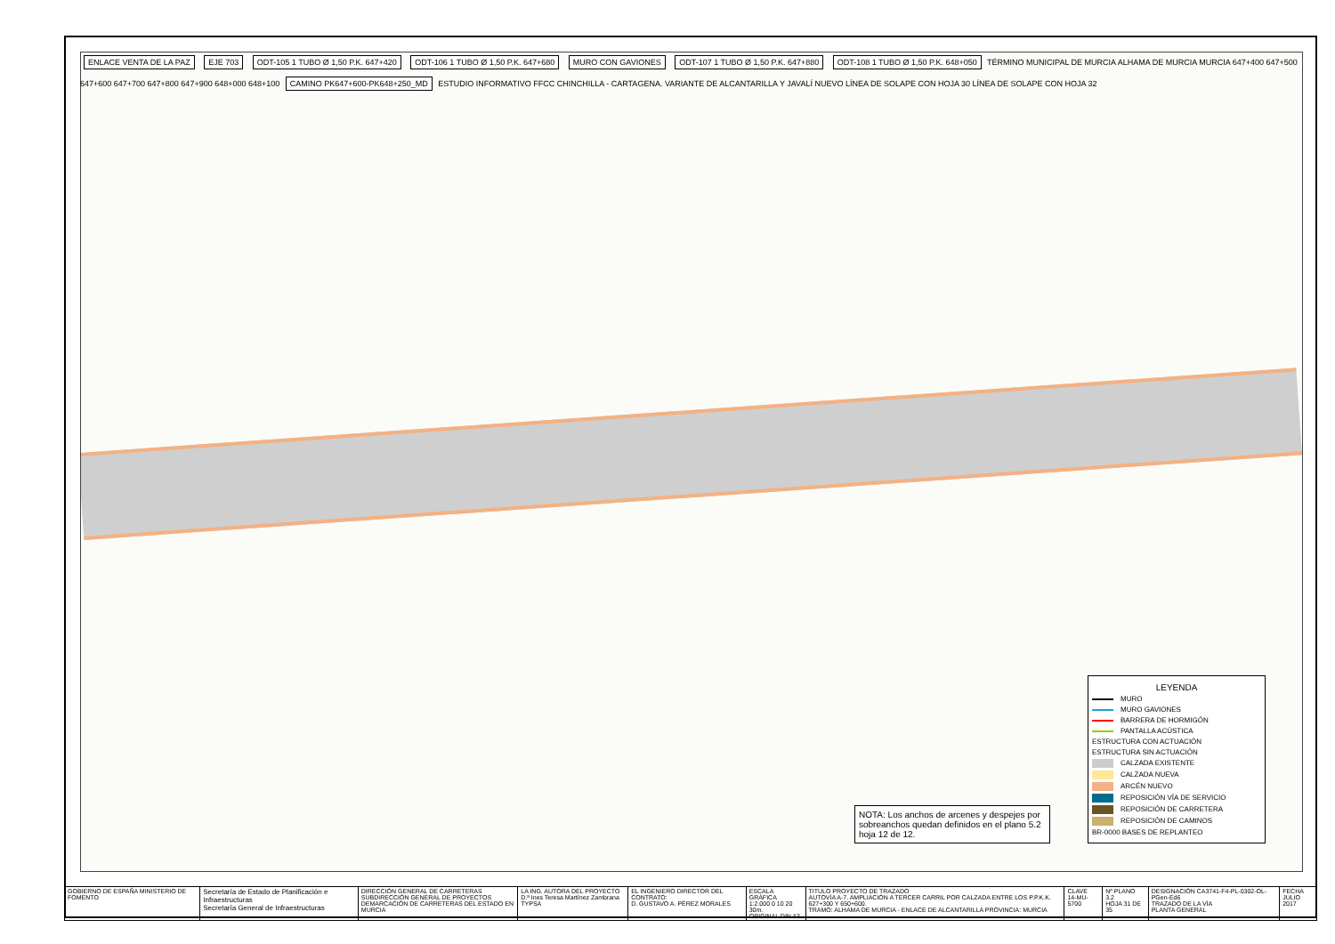ENLACE VENTA DE LA PAZ EJE 703 ODT-105 1 TUBO Ø 1,50 P.K. 647+420 ODT-106 1 TUBO Ø 1,50 P.K. 647+680 MURO CON GAVIONES ODT-107 1 TUBO Ø 1,50 P.K. 647+880 ODT-108 1 TUBO Ø 1,50 P.K. 648+050 TÉRMINO MUNICIPAL DE MURCIA ALHAMA DE MURCIA MURCIA 647+400 647+500 647+600 647+700 647+800 647+900 648+000 648+100 CAMINO PK647+600-PK648+250_MD ESTUDIO INFORMATIVO FFCC CHINCHILLA - CARTAGENA. VARIANTE DE ALCANTARILLA Y JAVALÍ NUEVO LÍNEA DE SOLAPE CON HOJA 30 LÍNEA DE SOLAPE CON HOJA 32
NOTA: Los anchos de arcenes y despejes por sobreanchos quedan definidos en el plano 5.2 hoja 12 de 12.
LEYENDA
MURO
MURO GAVIONES
BARRERA DE HORMIGÓN
PANTALLA ACÚSTICA
ESTRUCTURA CON ACTUACIÓN
ESTRUCTURA SIN ACTUACIÓN
CALZADA EXISTENTE
CALZADA NUEVA
ARCÉN NUEVO
REPOSICIÓN VÍA DE SERVICIO
REPOSICIÓN DE CARRETERA
REPOSICIÓN DE CAMINOS
BR-0000 BASES DE REPLANTEO
| GOBIERNO DE ESPAÑA MINISTERIO DE FOMENTO | Secretaría de Estado de Planificación e Infraestructuras Secretaría General de Infraestructuras | DIRECCIÓN GENERAL DE CARRETERAS SUBDIRECCIÓN GENERAL DE PROYECTOS DEMARCACIÓN DE CARRETERAS DEL ESTADO EN MURCIA | LA ING. AUTORA DEL PROYECTO D.ª Ines Teresa Martínez Zambrana TYPSA | EL INGENIERO DIRECTOR DEL CONTRATO: D. GUSTAVO A. PÉREZ MORALES | ESCALA GRÁFICA 1:2.000 0 10 20 30m. ORIGINAL DIN A3 | TITULO PROYECTO DE TRAZADO AUTOVÍA A-7. AMPLIACIÓN A TERCER CARRIL POR CALZADA ENTRE LOS P.P.K.K. 627+300 Y 650+600. TRAMO: ALHAMA DE MURCIA - ENLACE DE ALCANTARILLA PROVINCIA: MURCIA | CLAVE 14-MU-5700 | Nº PLANO 3.2 HOJA 31 DE 35 | DESIGNACIÓN CA3741-F4-PL-0302-OL-PGen-Ed6 TRAZADO DE LA VÍA PLANTA GENERAL | FECHA JULIO 2017 |